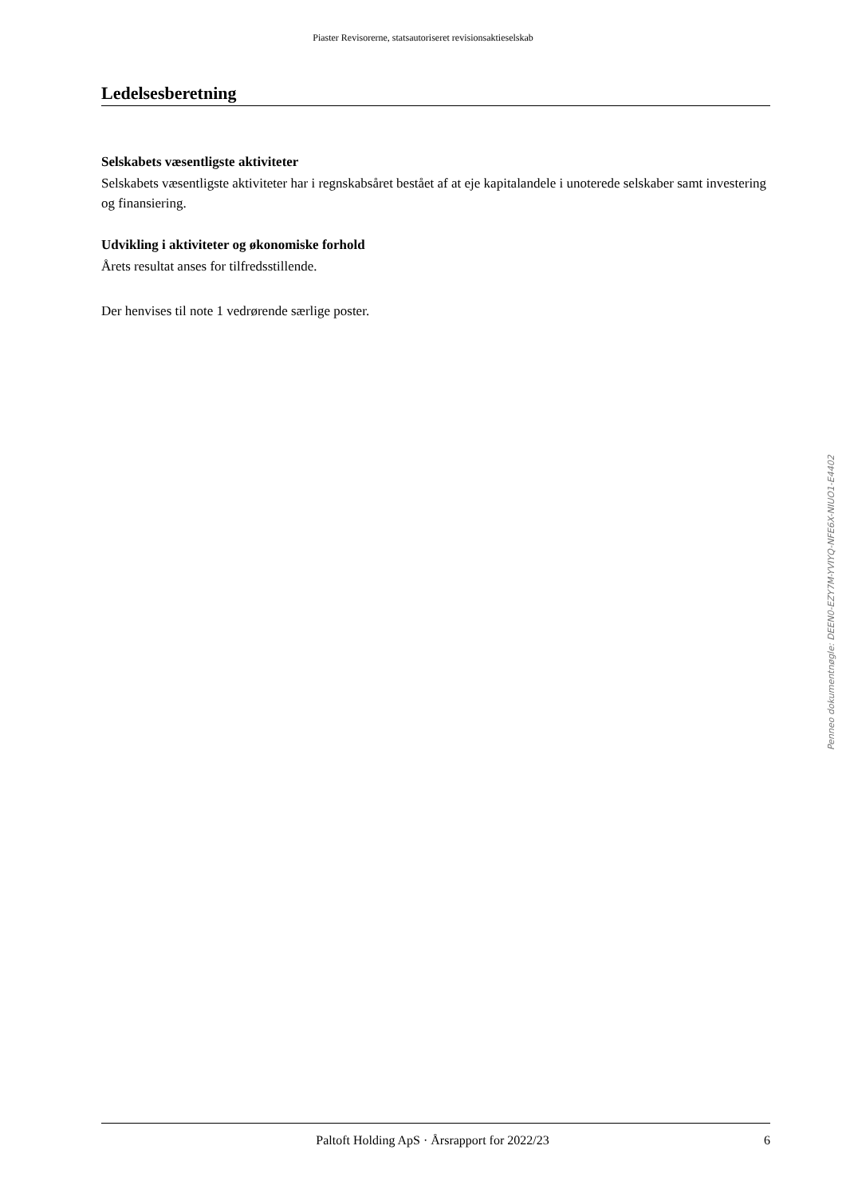Piaster Revisorerne, statsautoriseret revisionsaktieselskab
Ledelsesberetning
Selskabets væsentligste aktiviteter
Selskabets væsentligste aktiviteter har i regnskabsåret bestået af at eje kapitalandele i unoterede selskaber samt investering og finansiering.
Udvikling i aktiviteter og økonomiske forhold
Årets resultat anses for tilfredsstillende.
Der henvises til note 1 vedrørende særlige poster.
Penneo dokumentnøgle: DEEN0-EZY7M-YVIYQ-NFE6X-NIUO1-E4402
Paltoft Holding ApS · Årsrapport for 2022/23 6